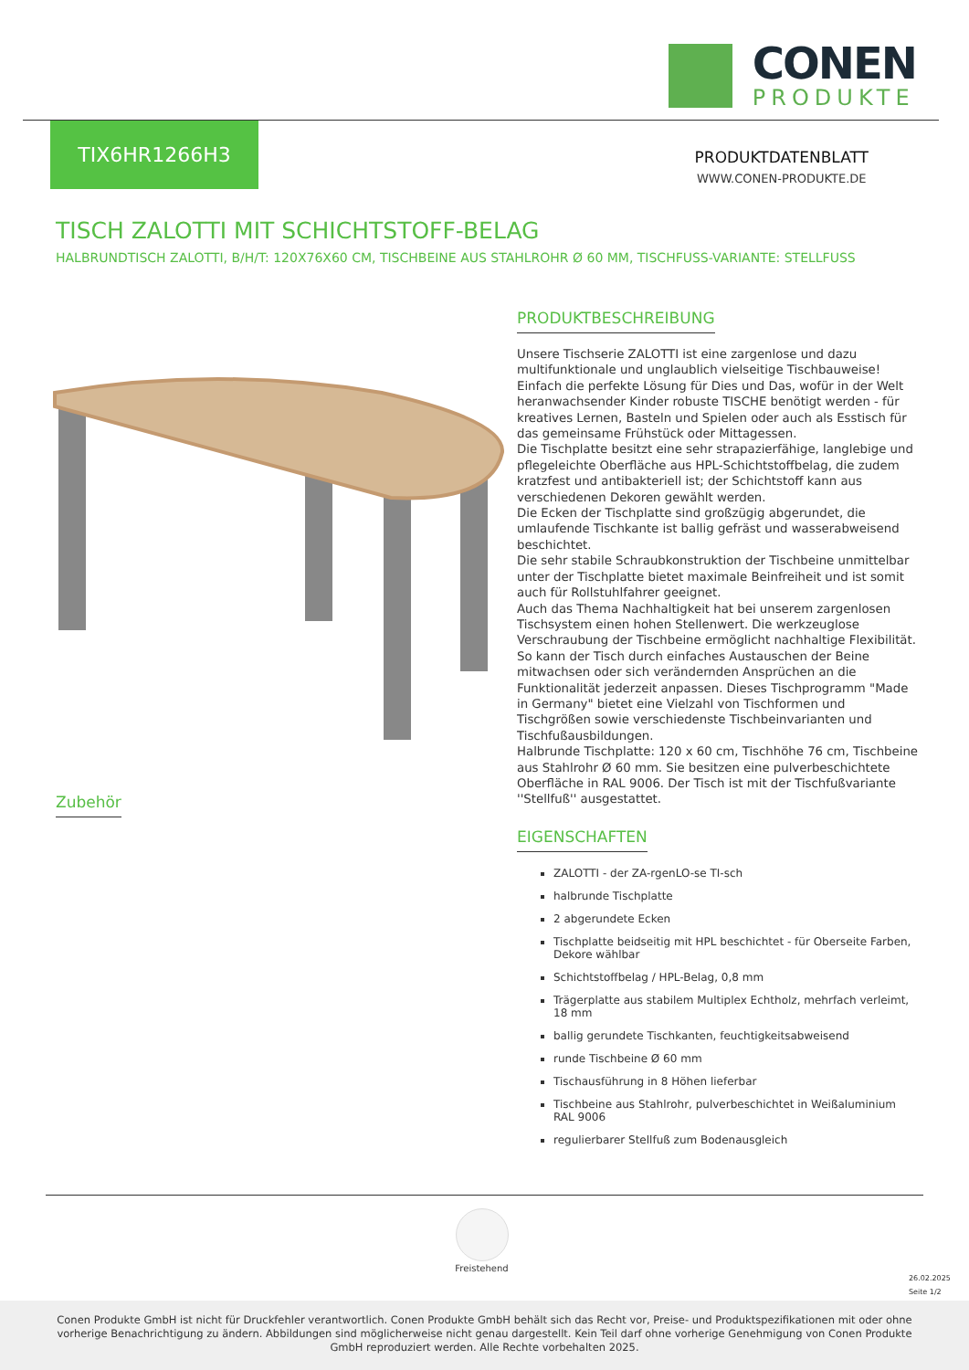CONEN
PRODUKTE
TIX6HR1266H3
PRODUKTDATENBLATT
WWW.CONEN-PRODUKTE.DE
TISCH ZALOTTI MIT SCHICHTSTOFF-BELAG
HALBRUNDTISCH ZALOTTI, B/H/T: 120X76X60 CM, TISCHBEINE AUS STAHLROHR Ø 60 MM, TISCHFUSS-VARIANTE: STELLFUSS
PRODUKTBESCHREIBUNG
Unsere Tischserie ZALOTTI ist eine zargenlose und dazu multifunktionale und unglaublich vielseitige Tischbauweise! Einfach die perfekte Lösung für Dies und Das, wofür in der Welt heranwachsender Kinder robuste TISCHE benötigt werden - für kreatives Lernen, Basteln und Spielen oder auch als Esstisch für das gemeinsame Frühstück oder Mittagessen.
Die Tischplatte besitzt eine sehr strapazierfähige, langlebige und pflegeleichte Oberfläche aus HPL-Schichtstoffbelag, die zudem kratzfest und antibakteriell ist; der Schichtstoff kann aus verschiedenen Dekoren gewählt werden.
Die Ecken der Tischplatte sind großzügig abgerundet, die umlaufende Tischkante ist ballig gefräst und wasserabweisend beschichtet.
Die sehr stabile Schraubkonstruktion der Tischbeine unmittelbar unter der Tischplatte bietet maximale Beinfreiheit und ist somit auch für Rollstuhlfahrer geeignet.
Auch das Thema Nachhaltigkeit hat bei unserem zargenlosen Tischsystem einen hohen Stellenwert. Die werkzeuglose Verschraubung der Tischbeine ermöglicht nachhaltige Flexibilität. So kann der Tisch durch einfaches Austauschen der Beine mitwachsen oder sich verändernden Ansprüchen an die Funktionalität jederzeit anpassen. Dieses Tischprogramm "Made in Germany" bietet eine Vielzahl von Tischformen und Tischgrößen sowie verschiedenste Tischbeinvarianten und Tischfußausbildungen.
Halbrunde Tischplatte: 120 x 60 cm, Tischhöhe 76 cm, Tischbeine aus Stahlrohr Ø 60 mm. Sie besitzen eine pulverbeschichtete Oberfläche in RAL 9006. Der Tisch ist mit der Tischfußvariante ''Stellfuß'' ausgestattet.
EIGENSCHAFTEN
ZALOTTI - der ZA-rgenLO-se TI-sch
halbrunde Tischplatte
2 abgerundete Ecken
Tischplatte beidseitig mit HPL beschichtet - für Oberseite Farben, Dekore wählbar
Schichtstoffbelag / HPL-Belag, 0,8 mm
Trägerplatte aus stabilem Multiplex Echtholz, mehrfach verleimt, 18 mm
ballig gerundete Tischkanten, feuchtigkeitsabweisend
runde Tischbeine Ø 60 mm
Tischausführung in 8 Höhen lieferbar
Tischbeine aus Stahlrohr, pulverbeschichtet in Weißaluminium RAL 9006
regulierbarer Stellfuß zum Bodenausgleich
Zubehör
Freistehend
26.02.2025
Seite 1/2
Conen Produkte GmbH ist nicht für Druckfehler verantwortlich. Conen Produkte GmbH behält sich das Recht vor, Preise- und Produktspezifikationen mit oder ohne vorherige Benachrichtigung zu ändern. Abbildungen sind möglicherweise nicht genau dargestellt. Kein Teil darf ohne vorherige Genehmigung von Conen Produkte GmbH reproduziert werden. Alle Rechte vorbehalten 2025.